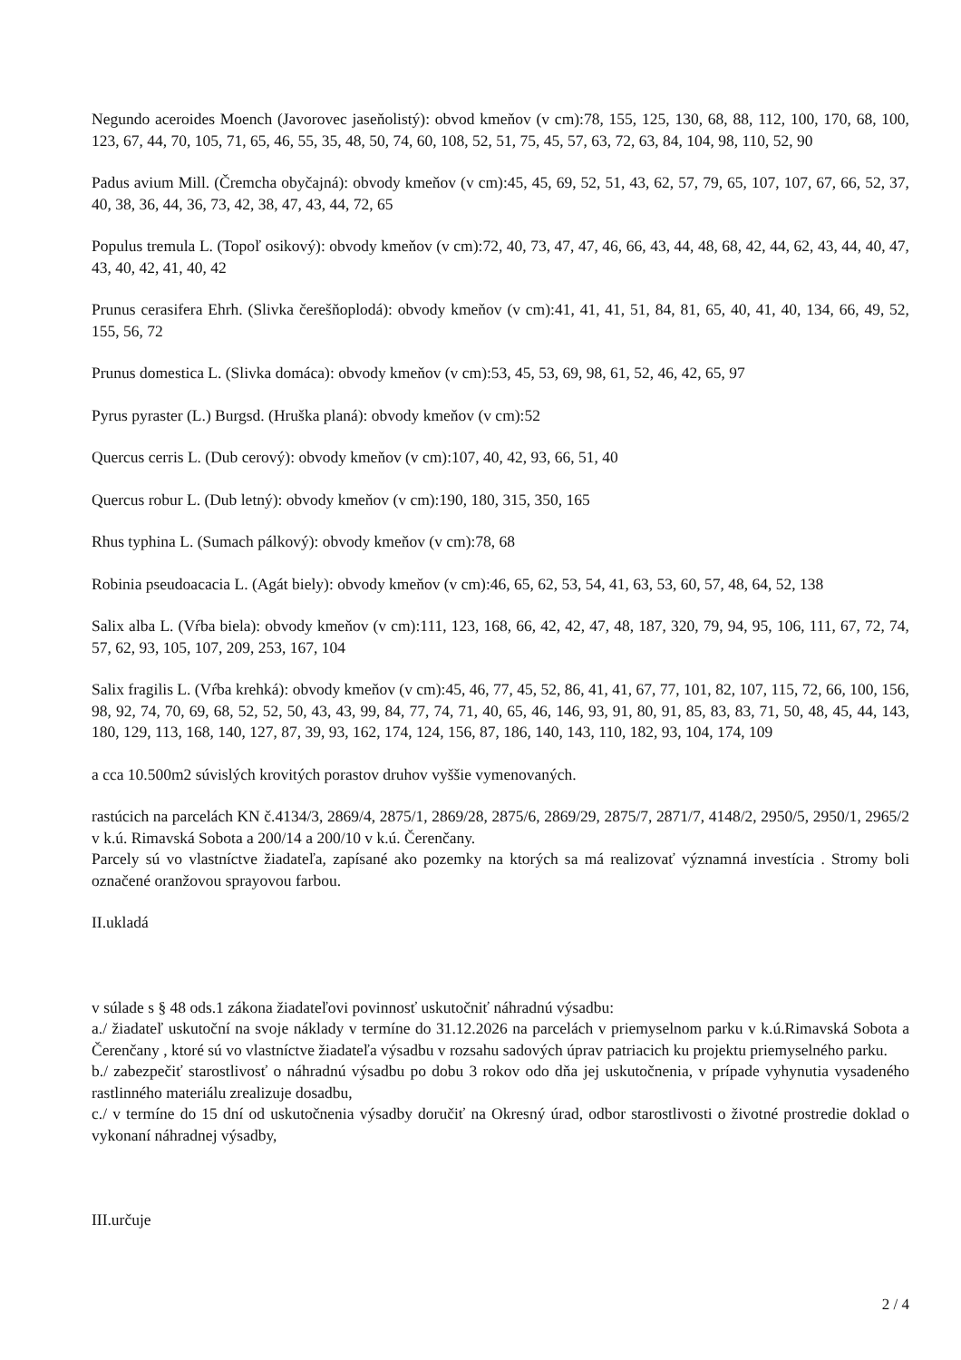Negundo aceroides Moench (Javorovec jaseňolistý): obvod kmeňov (v cm):78, 155, 125, 130, 68, 88, 112, 100, 170, 68, 100, 123, 67, 44, 70, 105, 71, 65, 46, 55, 35, 48, 50, 74, 60, 108, 52, 51, 75, 45, 57, 63, 72, 63, 84, 104, 98, 110, 52, 90
Padus avium Mill. (Čremcha obyčajná): obvody kmeňov (v cm):45, 45, 69, 52, 51, 43, 62, 57, 79, 65, 107, 107, 67, 66, 52, 37, 40, 38, 36, 44, 36, 73, 42, 38, 47, 43, 44, 72, 65
Populus tremula L. (Topoľ osikový): obvody kmeňov (v cm):72, 40, 73, 47, 47, 46, 66, 43, 44, 48, 68, 42, 44, 62, 43, 44, 40, 47, 43, 40, 42, 41, 40, 42
Prunus cerasifera Ehrh. (Slivka čerešňoplodá): obvody kmeňov (v cm):41, 41, 41, 51, 84, 81, 65, 40, 41, 40, 134, 66, 49, 52, 155, 56, 72
Prunus domestica L. (Slivka domáca): obvody kmeňov (v cm):53, 45, 53, 69, 98, 61, 52, 46, 42, 65, 97
Pyrus pyraster (L.) Burgsd. (Hruška planá): obvody kmeňov (v cm):52
Quercus cerris L. (Dub cerový): obvody kmeňov (v cm):107, 40, 42, 93, 66, 51, 40
Quercus robur L. (Dub letný): obvody kmeňov (v cm):190, 180, 315, 350, 165
Rhus typhina L. (Sumach pálkový): obvody kmeňov (v cm):78, 68
Robinia pseudoacacia L. (Agát biely): obvody kmeňov (v cm):46, 65, 62, 53, 54, 41, 63, 53, 60, 57, 48, 64, 52, 138
Salix alba L. (Vŕba biela): obvody kmeňov (v cm):111, 123, 168, 66, 42, 42, 47, 48, 187, 320, 79, 94, 95, 106, 111, 67, 72, 74, 57, 62, 93, 105, 107, 209, 253, 167, 104
Salix fragilis L. (Vŕba krehká): obvody kmeňov (v cm):45, 46, 77, 45, 52, 86, 41, 41, 67, 77, 101, 82, 107, 115, 72, 66, 100, 156, 98, 92, 74, 70, 69, 68, 52, 52, 50, 43, 43, 99, 84, 77, 74, 71, 40, 65, 46, 146, 93, 91, 80, 91, 85, 83, 83, 71, 50, 48, 45, 44, 143, 180, 129, 113, 168, 140, 127, 87, 39, 93, 162, 174, 124, 156, 87, 186, 140, 143, 110, 182, 93, 104, 174, 109
a cca 10.500m2 súvislých krovitých porastov druhov vyššie vymenovaných.
rastúcich na parcelách KN č.4134/3, 2869/4, 2875/1, 2869/28, 2875/6, 2869/29, 2875/7, 2871/7, 4148/2, 2950/5, 2950/1, 2965/2 v k.ú. Rimavská Sobota a 200/14 a 200/10 v k.ú. Čerenčany.
Parcely sú vo vlastníctve žiadateľa, zapísané ako pozemky na ktorých sa má realizovať významná investícia . Stromy boli označené oranžovou sprayovou farbou.
II.ukladá
v súlade s § 48 ods.1 zákona žiadateľovi povinnosť uskutočniť náhradnú výsadbu:
a./ žiadateľ uskutoční na svoje náklady v termíne do 31.12.2026 na parcelách v priemyselnom parku v k.ú.Rimavská Sobota a Čerenčany , ktoré sú vo vlastníctve žiadateľa výsadbu v rozsahu sadových úprav patriacich ku projektu priemyselného parku.
b./ zabezpečiť starostlivosť o náhradnú výsadbu po dobu 3 rokov odo dňa jej uskutočnenia, v prípade vyhynutia vysadeného rastlinného materiálu zrealizuje dosadbu,
c./ v termíne do 15 dní od uskutočnenia výsadby doručiť na Okresný úrad, odbor starostlivosti o životné prostredie doklad o vykonaní náhradnej výsadby,
III.určuje
2 / 4